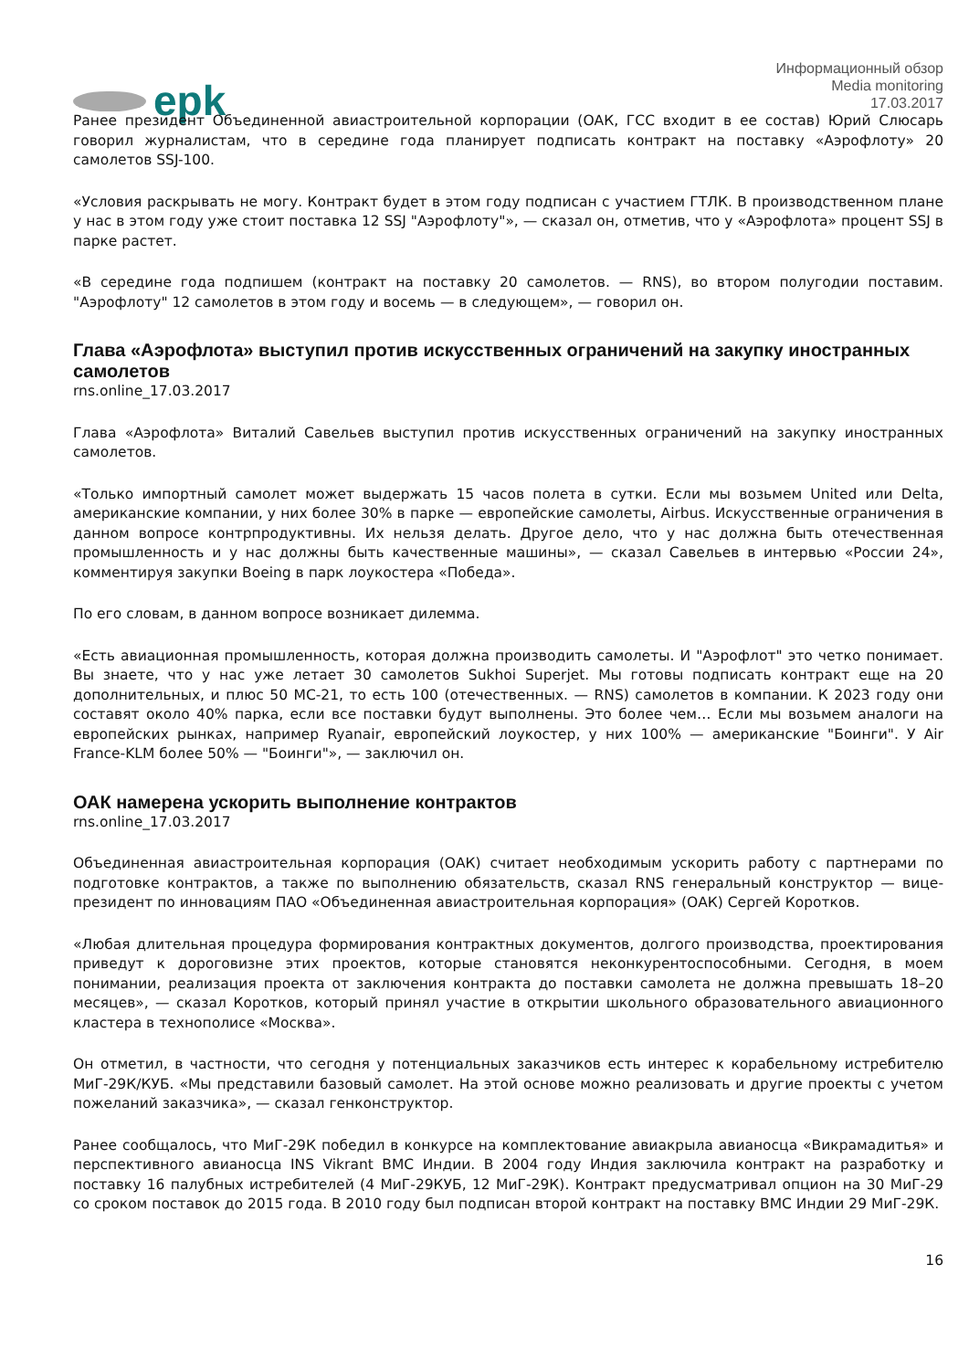epk
Информационный обзор
Media monitoring
17.03.2017
Ранее президент Объединенной авиастроительной корпорации (ОАК, ГСС входит в ее состав) Юрий Слюсарь говорил журналистам, что в середине года планирует подписать контракт на поставку «Аэрофлоту» 20 самолетов SSJ-100.
«Условия раскрывать не могу. Контракт будет в этом году подписан с участием ГТЛК. В производственном плане у нас в этом году уже стоит поставка 12 SSJ "Аэрофлоту"», — сказал он, отметив, что у «Аэрофлота» процент SSJ в парке растет.
«В середине года подпишем (контракт на поставку 20 самолетов. — RNS), во втором полугодии поставим. "Аэрофлоту" 12 самолетов в этом году и восемь — в следующем», — говорил он.
Глава «Аэрофлота» выступил против искусственных ограничений на закупку иностранных самолетов
rns.online_17.03.2017
Глава «Аэрофлота» Виталий Савельев выступил против искусственных ограничений на закупку иностранных самолетов.
«Только импортный самолет может выдержать 15 часов полета в сутки. Если мы возьмем United или Delta, американские компании, у них более 30% в парке — европейские самолеты, Airbus. Искусственные ограничения в данном вопросе контрпродуктивны. Их нельзя делать. Другое дело, что у нас должна быть отечественная промышленность и у нас должны быть качественные машины», — сказал Савельев в интервью «России 24», комментируя закупки Boeing в парк лоукостера «Победа».
По его словам, в данном вопросе возникает дилемма.
«Есть авиационная промышленность, которая должна производить самолеты. И "Аэрофлот" это четко понимает. Вы знаете, что у нас уже летает 30 самолетов Sukhoi Superjet. Мы готовы подписать контракт еще на 20 дополнительных, и плюс 50 МС-21, то есть 100 (отечественных. — RNS) самолетов в компании. К 2023 году они составят около 40% парка, если все поставки будут выполнены. Это более чем… Если мы возьмем аналоги на европейских рынках, например Ryanair, европейский лоукостер, у них 100% — американские "Боинги". У Air France-KLM более 50% — "Боинги"», — заключил он.
ОАК намерена ускорить выполнение контрактов
rns.online_17.03.2017
Объединенная авиастроительная корпорация (ОАК) считает необходимым ускорить работу с партнерами по подготовке контрактов, а также по выполнению обязательств, сказал RNS генеральный конструктор — вице-президент по инновациям ПАО «Объединенная авиастроительная корпорация» (ОАК) Сергей Коротков.
«Любая длительная процедура формирования контрактных документов, долгого производства, проектирования приведут к дороговизне этих проектов, которые становятся неконкурентоспособными. Сегодня, в моем понимании, реализация проекта от заключения контракта до поставки самолета не должна превышать 18–20 месяцев», — сказал Коротков, который принял участие в открытии школьного образовательного авиационного кластера в технополисе «Москва».
Он отметил, в частности, что сегодня у потенциальных заказчиков есть интерес к корабельному истребителю МиГ-29К/КУБ. «Мы представили базовый самолет. На этой основе можно реализовать и другие проекты с учетом пожеланий заказчика», — сказал генконструктор.
Ранее сообщалось, что МиГ-29К победил в конкурсе на комплектование авиакрыла авианосца «Викрамадитья» и перспективного авианосца INS Vikrant ВМС Индии. В 2004 году Индия заключила контракт на разработку и поставку 16 палубных истребителей (4 МиГ-29КУБ, 12 МиГ-29К). Контракт предусматривал опцион на 30 МиГ-29 со сроком поставок до 2015 года. В 2010 году был подписан второй контракт на поставку ВМС Индии 29 МиГ-29К.
16